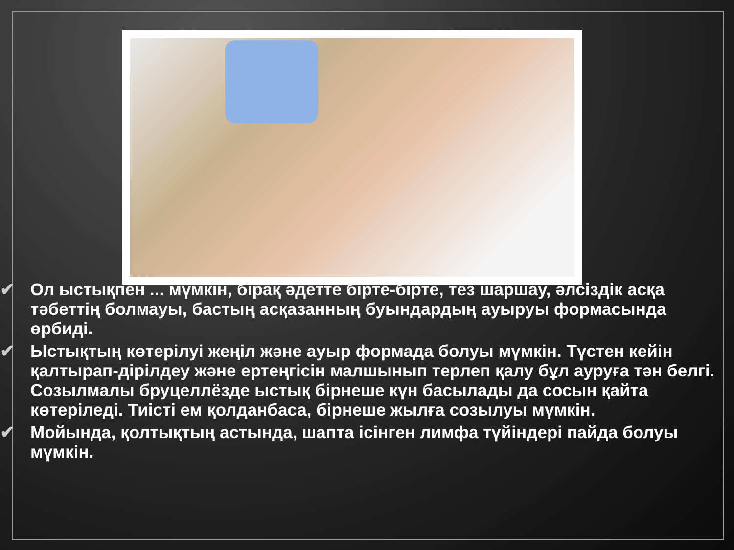✔ Ол ыстықпен ... мүмкін, бірақ әдетте бірте-бірте, тез шаршау, әлсіздік асқа тәбеттің болмауы, бастың асқазанның буындардың ауыруы формасында өрбиді.
✔ Ыстықтың көтерілуі жеңіл және ауыр формада болуы мүмкін. Түстен кейін қалтырап-дірілдеу және ертеңгісін малшынып терлеп қалу бұл ауруға тән белгі. Созылмалы бруцеллёзде ыстық бірнеше күн басылады да сосын қайта көтеріледі. Тиісті ем қолданбаса, бірнеше жылға созылуы мүмкін.
✔ Мойында, қолтықтың астында, шапта ісінген лимфа түйіндері пайда болуы мүмкін.